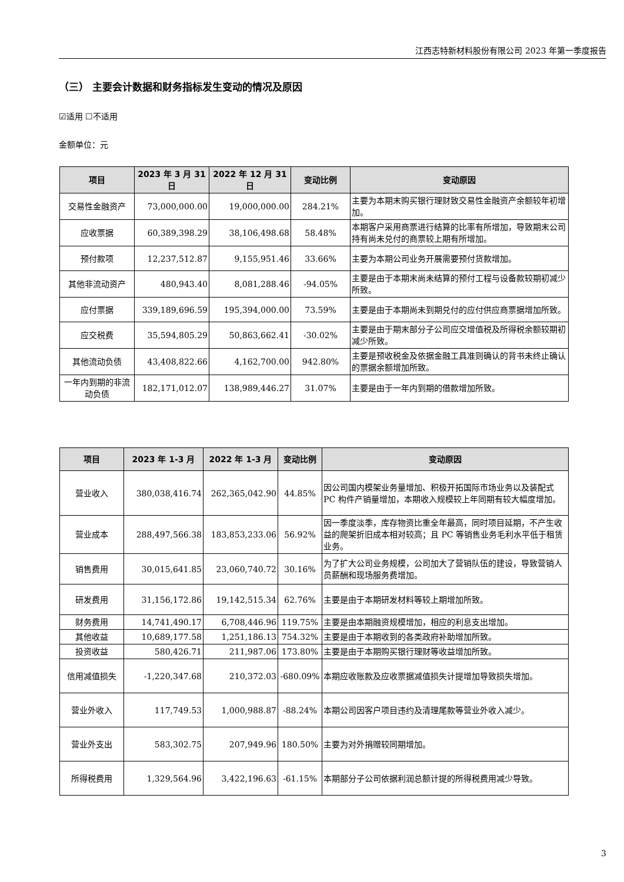江西志特新材料股份有限公司 2023 年第一季度报告
（三） 主要会计数据和财务指标发生变动的情况及原因
☑适用 ☐不适用
金额单位：元
| 项目 | 2023 年 3 月 31 日 | 2022 年 12 月 31 日 | 变动比例 | 变动原因 |
| --- | --- | --- | --- | --- |
| 交易性金融资产 | 73,000,000.00 | 19,000,000.00 | 284.21% | 主要为本期末购买银行理财致交易性金融资产余额较年初增加。 |
| 应收票据 | 60,389,398.29 | 38,106,498.68 | 58.48% | 本期客户采用商票进行结算的比率有所增加，导致期末公司持有尚未兑付的商票较上期有所增加。 |
| 预付款项 | 12,237,512.87 | 9,155,951.46 | 33.66% | 主要为本期公司业务开展需要预付货款增加。 |
| 其他非流动资产 | 480,943.40 | 8,081,288.46 | -94.05% | 主要是由于本期末尚未结算的预付工程与设备款较期初减少所致。 |
| 应付票据 | 339,189,696.59 | 195,394,000.00 | 73.59% | 主要是由于本期尚未到期兑付的应付供应商票据增加所致。 |
| 应交税费 | 35,594,805.29 | 50,863,662.41 | -30.02% | 主要是由于期末部分子公司应交增值税及所得税余额较期初减少所致。 |
| 其他流动负债 | 43,408,822.66 | 4,162,700.00 | 942.80% | 主要是预收税金及依据金融工具准则确认的背书未终止确认的票据余额增加所致。 |
| 一年内到期的非流动负债 | 182,171,012.07 | 138,989,446.27 | 31.07% | 主要是由于一年内到期的借款增加所致。 |
| 项目 | 2023 年 1-3 月 | 2022 年 1-3 月 | 变动比例 | 变动原因 |
| --- | --- | --- | --- | --- |
| 营业收入 | 380,038,416.74 | 262,365,042.90 | 44.85% | 因公司国内模架业务量增加、积极开拓国际市场业务以及装配式 PC 构件产销量增加，本期收入规模较上年同期有较大幅度增加。 |
| 营业成本 | 288,497,566.38 | 183,853,233.06 | 56.92% | 因一季度淡季，库存物资比重全年最高，同时项目延期，不产生收益的爬架折旧成本相对较高；且 PC 等销售业务毛利水平低于租赁业务。 |
| 销售费用 | 30,015,641.85 | 23,060,740.72 | 30.16% | 为了扩大公司业务规模，公司加大了营销队伍的建设，导致营销人员薪酬和现场服务费增加。 |
| 研发费用 | 31,156,172.86 | 19,142,515.34 | 62.76% | 主要是由于本期研发材料等较上期增加所致。 |
| 财务费用 | 14,741,490.17 | 6,708,446.96 | 119.75% | 主要是由本期融资规模增加，相应的利息支出增加。 |
| 其他收益 | 10,689,177.58 | 1,251,186.13 | 754.32% | 主要是由于本期收到的各类政府补助增加所致。 |
| 投资收益 | 580,426.71 | 211,987.06 | 173.80% | 主要是由于本期购买银行理财等收益增加所致。 |
| 信用减值损失 | -1,220,347.68 | 210,372.03 | -680.09% | 本期应收账款及应收票据减值损失计提增加导致损失增加。 |
| 营业外收入 | 117,749.53 | 1,000,988.87 | -88.24% | 本期公司因客户项目违约及清理尾款等营业外收入减少。 |
| 营业外支出 | 583,302.75 | 207,949.96 | 180.50% | 主要为对外捐赠较同期增加。 |
| 所得税费用 | 1,329,564.96 | 3,422,196.63 | -61.15% | 本期部分子公司依据利润总额计提的所得税费用减少导致。 |
3